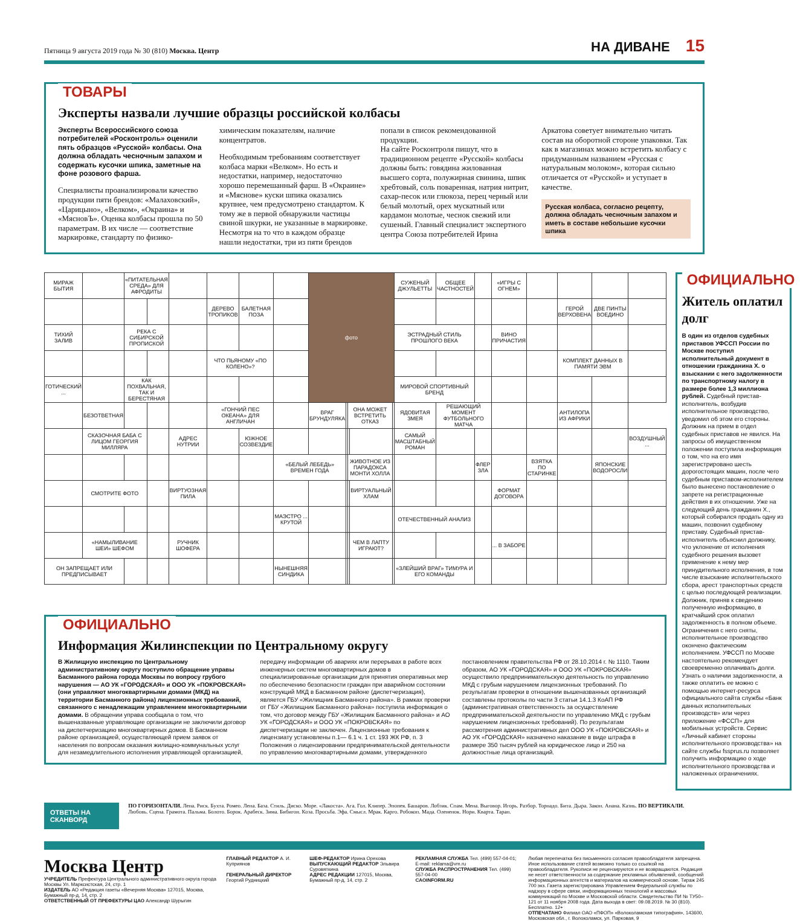Пятница 9 августа 2019 года № 30 (810) Москва. Центр НА ДИВАНЕ 15
ТОВАРЫ
Эксперты назвали лучшие образцы российской колбасы
Эксперты Всероссийского союза потребителей «Росконтроль» оценили пять образцов «Русской» колбасы. Она должна обладать чесночным запахом и содержать кусочки шпика, заметные на фоне розового фарша.
Специалисты проанализировали качество продукции пяти брендов: «Малаховский», «Царицыно», «Велком», «Окраина» и «МясновЪ». Оценка колбасы прошла по 50 параметрам. В их числе — соответствие маркировке, стандарту по физико-химическим показателям, наличие концентратов.
Необходимым требованиям соответствует колбаса марки «Велком». Но есть и недостатки, например, недостаточно хорошо перемешанный фарш. В «Окраине» и «Мясновe» куски шпика оказались крупнее, чем предусмотрено стандартом. К тому же в первой обнаружили частицы свиной шкурки, не указанные в маркировке. Несмотря на то что в каждом образце нашли недостатки, три из пяти брендов попали в список рекомендованной продукции.
На сайте Росконтроля пишут, что в традиционном рецепте «Русской» колбасы должны быть: говядина жилованная высшего сорта, полужирная свинина, шпик хребтовый, соль поваренная, натрия нитрит, сахар-песок или глюкоза, перец черный или белый молотый, орех мускатный или кардамон молотые, чеснок свежий или сушеный. Главный специалист экспертного центра Союза потребителей Ирина Аркатова советует внимательно читать состав на оборотной стороне упаковки. Так как в магазинах можно встретить колбасу с придуманным названием «Русская с натуральным молоком», которая сильно отличается от «Русской» и уступает в качестве.
Русская колбаса, согласно рецепту, должна обладать чесночным запахом и иметь в составе небольшие кусочки шпика
| МИРАЖ БЫТИЯ | | «ПИТАТЕЛЬНАЯ СРЕДА» ДЛЯ АФРОДИТЫ | | | | | | фото | | | | | СУЖЕНЫЙ ДЖУЛЬЕТТЫ | ОБЩЕЕ ЧАСТНОСТЕЙ | | «ИГРЫ С ОГНЕМ» | | | | |
| | | | | | ДЕРЕВО ТРОПИКОВ | БАЛЕТНАЯ ПОЗА | | | | | | | | | | | | ГЕРОЙ ВЕРХОВЕНА | ДВЕ ПИНТЫ ВОЕДИНО | |
| ТИХИЙ ЗАЛИВ | | РЕКА С СИБИРСКОЙ ПРОПИСКОЙ | | | | | | | | | | | ЭСТРАДНЫЙ СТИЛЬ ПРОШЛОГО ВЕКА | | | ВИНО ПРИЧАСТИЯ | | | | |
| | | | | | ЧТО ПЬЯНОМУ «ПО КОЛЕНО»? | | | | | | | | | | | | | КОМПЛЕКТ ДАННЫХ В ПАМЯТИ ЭВМ | | |
| ГОТИЧЕСКИЙ ... | | КАК ПОХВАЛЬНАЯ, ТАК И БЕРЕСТЯНАЯ | | | | | | | | | | | МИРОВОЙ СПОРТИВНЫЙ БРЕНД | | | | | | | |
| | БЕЗОТВЕТНАЯ | | | | «ГОНЧИЙ ПЕС ОКЕАНА» ДЛЯ АНГЛИЧАН | | | ВРАГ БРУНДУЛЯКА | | ОНА МОЖЕТ ВСТРЕТИТЬ ОТКАЗ | | | ЯДОВИТАЯ ЗМЕЯ | РЕШАЮЩИЙ МОМЕНТ ФУТБОЛЬНОГО МАТЧА | | | | АНТИЛОПА ИЗ АФРИКИ | | |
| | СКАЗОЧНАЯ БАБА С ЛИЦОМ ГЕОРГИЯ МИЛЛЯРА | | | АДРЕС НУТРИИ | | ЮЖНОЕ СОЗВЕЗДИЕ | | | | | | | САМЫЙ МАСШТАБНЫЙ РОМАН | | | | | | | ВОЗДУШНЫЙ ... |
| | | | | | | | «БЕЛЫЙ ЛЕБЕДЬ» ВРЕМЕН ГОДА | | | ЖИВОТНОЕ ИЗ ПАРАДОКСА МОНТИ ХОЛЛА | | | | | ФЛЕР ЗЛА | | ВЗЯТКА ПО СТАРИНКЕ | | ЯПОНСКИЕ ВОДОРОСЛИ | |
| | СМОТРИТЕ ФОТО | | | ВИРТУОЗНАЯ ПИЛА | | | | | | | ВИРТУАЛЬНЫЙ ХЛАМ | | | | | ФОРМАТ ДОГОВОРА | | | | |
| | | | | | | | МАЭСТРО ... КРУТОЙ | | | | | | ОТЕЧЕСТВЕННЫЙ АНАЛИЗ | | | | | | | |
| | «НАМЫЛИВАНИЕ ШЕИ» ШЕФОМ | | | РУЧНИК ШОФЕРА | | | | | | | ЧЕМ В ЛАПТУ ИГРАЮТ? | | | | | ... В ЗАБОРЕ | | | | |
| ОН ЗАПРЕЩАЕТ ИЛИ ПРЕДПИСЫВАЕТ | | | | | | | НЫНЕШНЯЯ СИНДИКА | | | | | | «ЗЛЕЙШИЙ ВРАГ» ТИМУРА И ЕГО КОМАНДЫ | | | | | | | |
ОФИЦИАЛЬНО
Информация Жилинспекции по Центральному округу
В Жилищную инспекцию по Центральному административному округу поступило обращение управы Басманного района города Москвы по вопросу грубого нарушения — АО УК «ГОРОДСКАЯ» и ООО УК «ПОКРОВСКАЯ» (они управляют многоквартирными домами (МКД) на территории Басманного района) лицензионных требований, связанного с ненадлежащим управлением многоквартирными домами. В обращении управа сообщала о том, что вышеназванные управляющие организации не заключили договор на диспетчеризацию многоквартирных домов. В Басманном районе организацией, осуществляющей прием заявок от населения по вопросам оказания жилищно-коммунальных услуг для незамедлительного исполнения управляющей организацией, передачу информации об авариях или перерывах в работе всех инженерных систем многоквартирных домов в специализированные организации для принятия оперативных мер по обеспечению безопасности граждан при аварийном состоянии конструкций МКД в Басманном районе (диспетчеризация), является ГБУ «Жилищник Басманного района». В рамках проверки от ГБУ «Жилищник Басманного района» поступила информация о том, что договор между ГБУ «Жилищник Басманного района» и АО УК «ГОРОДСКАЯ» и ООО УК «ПОКРОВСКАЯ» по диспетчеризации не заключен. Лицензионные требования к лицензиату установлены п.1— 6.1 ч. 1 ст. 193 ЖК РФ, п. 3 Положения о лицензировании предпринимательской деятельности по управлению многоквартирными домами, утвержденного постановлением правительства РФ от 28.10.2014 г. № 1110. Таким образом, АО УК «ГОРОДСКАЯ» и ООО УК «ПОКРОВСКАЯ» осуществило предпринимательскую деятельность по управлению МКД с грубым нарушением лицензионных требований. По результатам проверки в отношении вышеназванных организаций составлены протоколы по части 3 статьи 14.1.3 КоАП РФ (административная ответственность за осуществление предпринимательской деятельности по управлению МКД с грубым нарушением лицензионных требований). По результатам рассмотрения административных дел ООО УК «ПОКРОВСКАЯ» и АО УК «ГОРОДСКАЯ» назначено наказание в виде штрафа в размере 350 тысяч рублей на юридическое лицо и 250 на должностные лица организаций.
ОФИЦИАЛЬНО
Житель оплатил долг
В один из отделов судебных приставов УФССП России по Москве поступил исполнительный документ в отношении гражданина Х. о взыскании с него задолженности по транспортному налогу в размере более 1,3 миллиона рублей. Судебный пристав-исполнитель, возбудив исполнительное производство, уведомил об этом его стороны. Должник на прием в отдел судебных приставов не явился. На запросы об имущественном положении поступила информация о том, что на его имя зарегистрировано шесть дорогостоящих машин, после чего судебным приставом-исполнителем было вынесено постановление о запрете на регистрационные действия в их отношении. Уже на следующий день гражданин Х., который собирался продать одну из машин, позвонил судебному приставу. Судебный пристав-исполнитель объяснил должнику, что уклонение от исполнения судебного решения вызовет применение к нему мер принудительного исполнения, в том числе взыскание исполнительского сбора, арест транспортных средств с целью последующей реализации. Должник, приняв к сведению полученную информацию, в кратчайший срок оплатил задолженность в полном объеме. Ограничения с него сняты, исполнительное производство окончено фактическим исполнением. УФССП по Москве настоятельно рекомендует своевременно оплачивать долги. Узнать о наличии задолженности, а также оплатить ее можно с помощью интернет-ресурса официального сайта службы «Банк данных исполнительных производств» или через приложение «ФССП» для мобильных устройств. Сервис «Личный кабинет стороны исполнительного производства» на сайте службы fssprus.ru позволяет получить информацию о ходе исполнительного производства и наложенных ограничениях.
ОТВЕТЫ НА СКАНВОРД
ПО ГОРИЗОНТАЛИ. Лена. Риск. Бухта. Ромео. Лена. База. Стиль. Диско. Море. «Лакоста». Ага. Гол. Клипер. Эпопея. Башаров. Лобзик. Спам. Мена. Выговор. Игорь. Разбор. Торнадо. Бита. Дыра. Закон. Анана. Казнь. ПО ВЕРТИКАЛИ. Любовь. Сцена. Грамота. Пальма. Болото. Борок. Арабеск. Зима. Бибигон. Коза. Просьба. Эфа. Смысл. Мрак. Карго. Робокоп. Мада. Олененок. Нори. Кварта. Таран.
Москва Центр
УЧРЕДИТЕЛЬ Префектура Центрального административного округа города Москвы Ул. Марксистская, 24, стр. 1
ИЗДАТЕЛЬ АО «Редакция газеты «Вечерняя Москва» 127015, Москва, Бумажный пр-д, 14, стр. 2
ОТВЕТСТВЕННЫЙ ОТ ПРЕФЕКТУРЫ ЦАО Александр Шурыгин
ГЛАВНЫЙ РЕДАКТОР А. И. Куприянов
ГЕНЕРАЛЬНЫЙ ДИРЕКТОР Георгий Рудницкий
ШЕФ-РЕДАКТОР Ирина Орехова
ВЫПУСКАЮЩИЙ РЕДАКТОР Эльвира Суровяткина
АДРЕС РЕДАКЦИИ 127015, Москва, Бумажный пр-д, 14, стр. 2
РЕКЛАМНАЯ СЛУЖБА Тел. (499) 557-04-01; E-mail: reklama@vm.ru
СЛУЖБА РАСПРОСТРАНЕНИЯ Тел. (499) 557-04-00
CAOINFORM.RU
Любая перепечатка без письменного согласия правообладателя запрещена. Иное использование статей возможно только со ссылкой на правообладателя. Рукописи не рецензируются и не возвращаются. Редакция не несет ответственности за содержание рекламных объявлений, сообщений информационных агентств и материалов на коммерческой основе. Тираж 245 700 экз. Газета зарегистрирована Управлением Федеральной службы по надзору в сфере связи, информационных технологий и массовых коммуникаций по Москве и Московской области. Свидетельство ПИ № ТУ50–121 от 11 ноября 2008 года. Дата выхода в свет: 09.08.2019. № 30 (810). Бесплатно. 12+
ОТПЕЧАТАНО Филиал ОАО «ПФОП» «Волоколамская типография», 143600, Московская обл., г. Волоколамск, ул. Парковая, 9